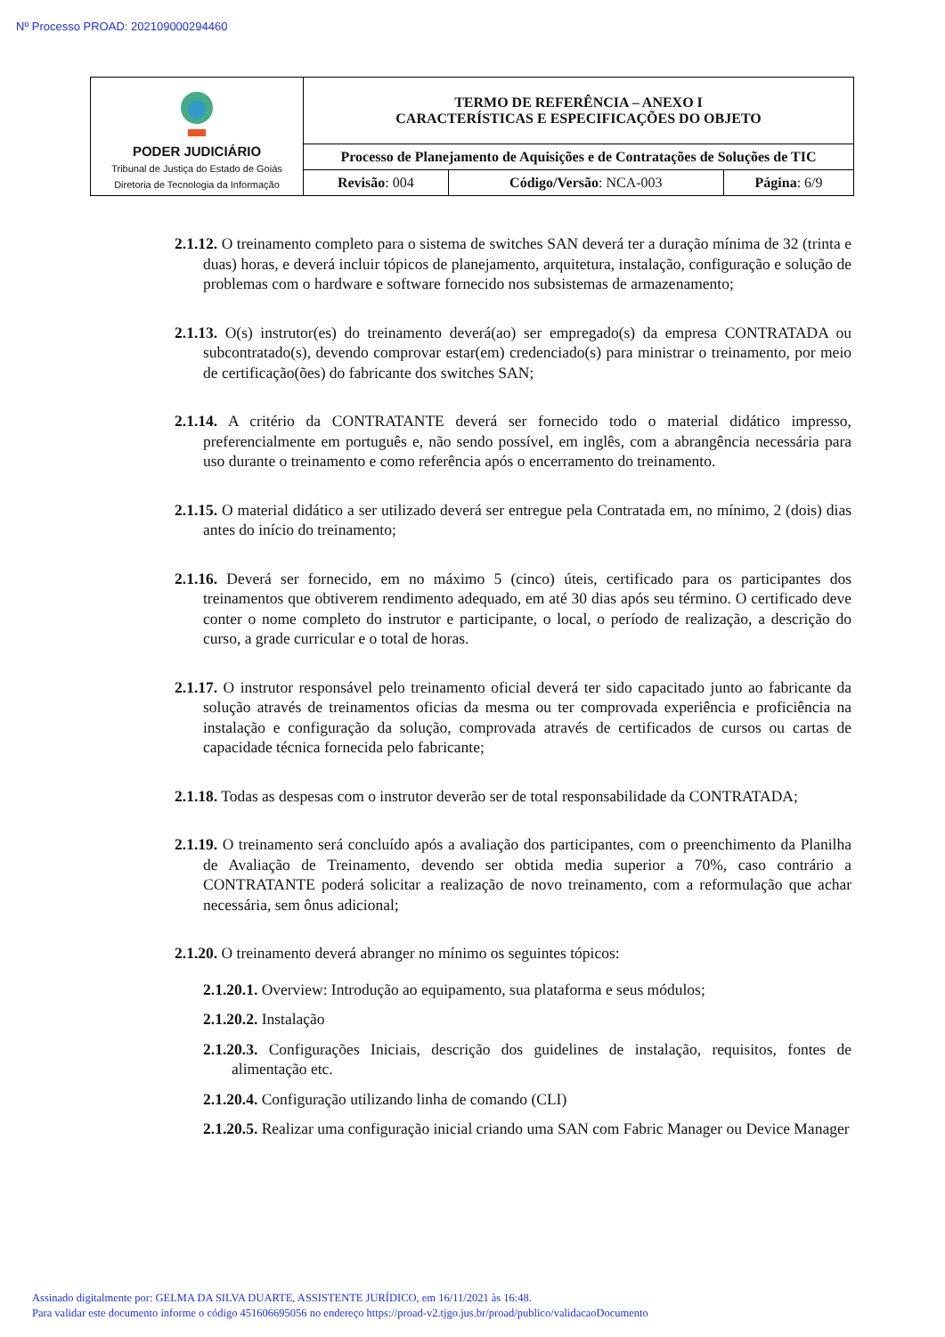Nº Processo PROAD: 202109000294460
| PODER JUDICIÁRIO Tribunal de Justiça do Estado de Goiás Diretoria de Tecnologia da Informação | TERMO DE REFERÊNCIA – ANEXO I CARACTERÍSTICAS E ESPECIFICAÇÕES DO OBJETO | | |
| | Processo de Planejamento de Aquisições e de Contratações de Soluções de TIC | | |
| | Revisão : 004 | Código/Versão : NCA-003 | Página : 6/9 |
2.1.12. O treinamento completo para o sistema de switches SAN deverá ter a duração mínima de 32 (trinta e duas) horas, e deverá incluir tópicos de planejamento, arquitetura, instalação, configuração e solução de problemas com o hardware e software fornecido nos subsistemas de armazenamento;
2.1.13. O(s) instrutor(es) do treinamento deverá(ao) ser empregado(s) da empresa CONTRATADA ou subcontratado(s), devendo comprovar estar(em) credenciado(s) para ministrar o treinamento, por meio de certificação(ões) do fabricante dos switches SAN;
2.1.14. A critério da CONTRATANTE deverá ser fornecido todo o material didático impresso, preferencialmente em português e, não sendo possível, em inglês, com a abrangência necessária para uso durante o treinamento e como referência após o encerramento do treinamento.
2.1.15. O material didático a ser utilizado deverá ser entregue pela Contratada em, no mínimo, 2 (dois) dias antes do início do treinamento;
2.1.16. Deverá ser fornecido, em no máximo 5 (cinco) úteis, certificado para os participantes dos treinamentos que obtiverem rendimento adequado, em até 30 dias após seu término. O certificado deve conter o nome completo do instrutor e participante, o local, o período de realização, a descrição do curso, a grade curricular e o total de horas.
2.1.17. O instrutor responsável pelo treinamento oficial deverá ter sido capacitado junto ao fabricante da solução através de treinamentos oficias da mesma ou ter comprovada experiência e proficiência na instalação e configuração da solução, comprovada através de certificados de cursos ou cartas de capacidade técnica fornecida pelo fabricante;
2.1.18. Todas as despesas com o instrutor deverão ser de total responsabilidade da CONTRATADA;
2.1.19. O treinamento será concluído após a avaliação dos participantes, com o preenchimento da Planilha de Avaliação de Treinamento, devendo ser obtida media superior a 70%, caso contrário a CONTRATANTE poderá solicitar a realização de novo treinamento, com a reformulação que achar necessária, sem ônus adicional;
2.1.20. O treinamento deverá abranger no mínimo os seguintes tópicos:
2.1.20.1. Overview: Introdução ao equipamento, sua plataforma e seus módulos;
2.1.20.2. Instalação
2.1.20.3. Configurações Iniciais, descrição dos guidelines de instalação, requisitos, fontes de alimentação etc.
2.1.20.4. Configuração utilizando linha de comando (CLI)
2.1.20.5. Realizar uma configuração inicial criando uma SAN com Fabric Manager ou Device Manager
Assinado digitalmente por: GELMA DA SILVA DUARTE, ASSISTENTE JURÍDICO, em 16/11/2021 às 16:48.
Para validar este documento informe o código 451606695056 no endereço https://proad-v2.tjgo.jus.br/proad/publico/validacaoDocumento